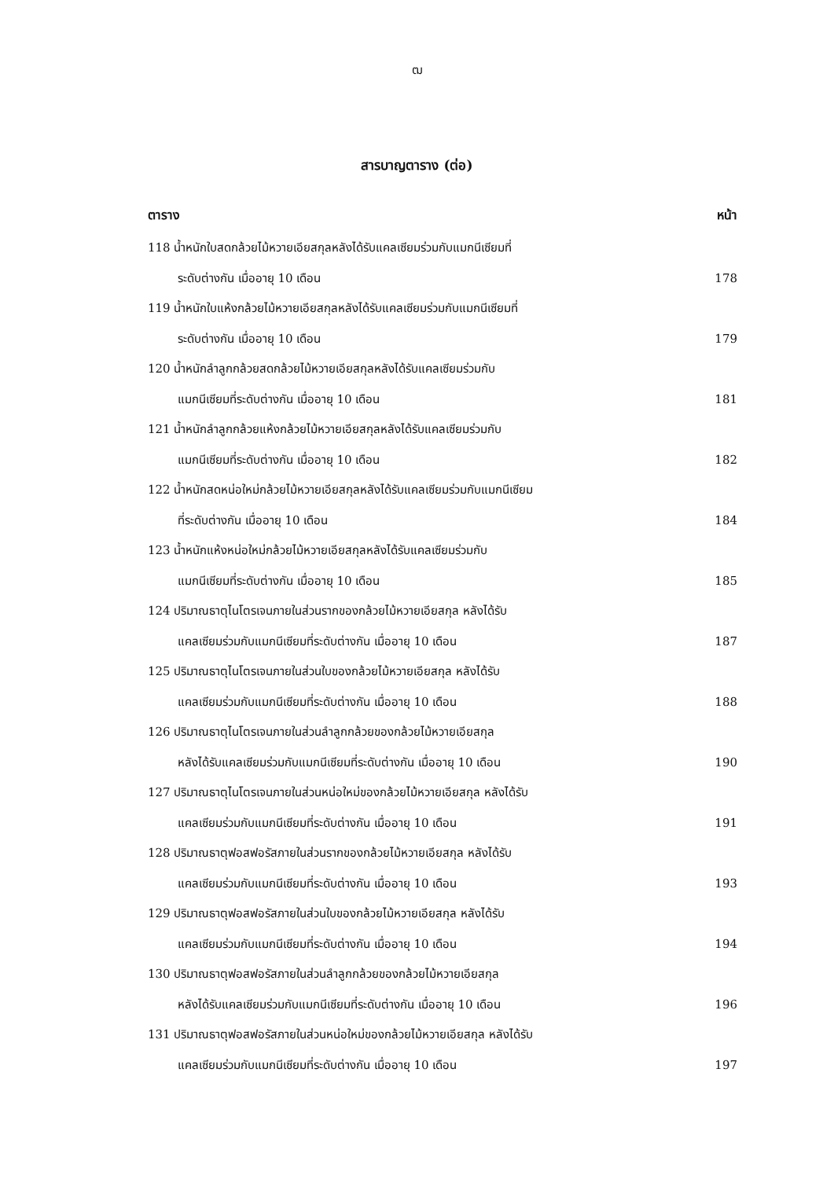ฒ
สารบาญตาราง (ต่อ)
ตาราง หน้า
118 น้ำหนักใบสดกล้วยไม้หวายเอียสกุลหลังได้รับแคลเซียมร่วมกับแมกนีเซียมที่
ระดับต่างกัน เมื่ออายุ 10 เดือน 178
119 น้ำหนักใบแห้งกล้วยไม้หวายเอียสกุลหลังได้รับแคลเซียมร่วมกับแมกนีเซียมที่
ระดับต่างกัน เมื่ออายุ 10 เดือน 179
120 น้ำหนักลำลูกกล้วยสดกล้วยไม้หวายเอียสกุลหลังได้รับแคลเซียมร่วมกับ
แมกนีเซียมที่ระดับต่างกัน เมื่ออายุ 10 เดือน 181
121 น้ำหนักลำลูกกล้วยแห้งกล้วยไม้หวายเอียสกุลหลังได้รับแคลเซียมร่วมกับ
แมกนีเซียมที่ระดับต่างกัน เมื่ออายุ 10 เดือน 182
122 น้ำหนักสดหน่อใหม่กล้วยไม้หวายเอียสกุลหลังได้รับแคลเซียมร่วมกับแมกนีเซียม
ที่ระดับต่างกัน เมื่ออายุ 10 เดือน 184
123 น้ำหนักแห้งหน่อใหม่กล้วยไม้หวายเอียสกุลหลังได้รับแคลเซียมร่วมกับ
แมกนีเซียมที่ระดับต่างกัน เมื่ออายุ 10 เดือน 185
124 ปริมาณธาตุไนโตรเจนภายในส่วนรากของกล้วยไม้หวายเอียสกุล หลังได้รับ
แคลเซียมร่วมกับแมกนีเซียมที่ระดับต่างกัน เมื่ออายุ 10 เดือน 187
125 ปริมาณธาตุไนโตรเจนภายในส่วนใบของกล้วยไม้หวายเอียสกุล หลังได้รับ
แคลเซียมร่วมกับแมกนีเซียมที่ระดับต่างกัน เมื่ออายุ 10 เดือน 188
126 ปริมาณธาตุไนโตรเจนภายในส่วนลำลูกกล้วยของกล้วยไม้หวายเอียสกุล
หลังได้รับแคลเซียมร่วมกับแมกนีเซียมที่ระดับต่างกัน เมื่ออายุ 10 เดือน 190
127 ปริมาณธาตุไนโตรเจนภายในส่วนหน่อใหม่ของกล้วยไม้หวายเอียสกุล หลังได้รับ
แคลเซียมร่วมกับแมกนีเซียมที่ระดับต่างกัน เมื่ออายุ 10 เดือน 191
128 ปริมาณธาตุฟอสฟอรัสภายในส่วนรากของกล้วยไม้หวายเอียสกุล หลังได้รับ
แคลเซียมร่วมกับแมกนีเซียมที่ระดับต่างกัน เมื่ออายุ 10 เดือน 193
129 ปริมาณธาตุฟอสฟอรัสภายในส่วนใบของกล้วยไม้หวายเอียสกุล หลังได้รับ
แคลเซียมร่วมกับแมกนีเซียมที่ระดับต่างกัน เมื่ออายุ 10 เดือน 194
130 ปริมาณธาตุฟอสฟอรัสภายในส่วนลำลูกกล้วยของกล้วยไม้หวายเอียสกุล
หลังได้รับแคลเซียมร่วมกับแมกนีเซียมที่ระดับต่างกัน เมื่ออายุ 10 เดือน 196
131 ปริมาณธาตุฟอสฟอรัสภายในส่วนหน่อใหม่ของกล้วยไม้หวายเอียสกุล หลังได้รับ
แคลเซียมร่วมกับแมกนีเซียมที่ระดับต่างกัน เมื่ออายุ 10 เดือน 197